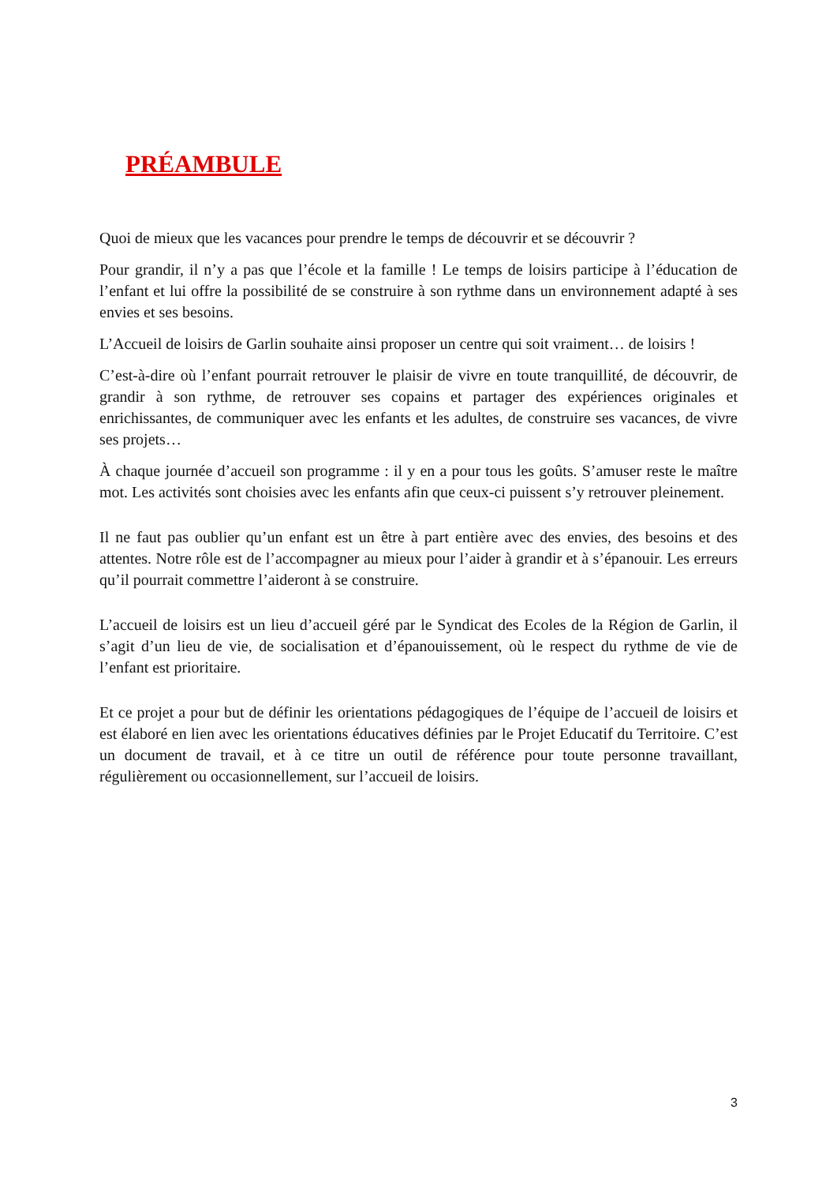PRÉAMBULE
Quoi de mieux que les vacances pour prendre le temps de découvrir et se découvrir ?
Pour grandir, il n’y a pas que l’école et la famille ! Le temps de loisirs participe à l’éducation de l’enfant et lui offre la possibilité de se construire à son rythme dans un environnement adapté à ses envies et ses besoins.
L’Accueil de loisirs de Garlin souhaite ainsi proposer un centre qui soit vraiment… de loisirs !
C’est-à-dire où l’enfant pourrait retrouver le plaisir de vivre en toute tranquillité, de découvrir, de grandir à son rythme, de retrouver ses copains et partager des expériences originales et enrichissantes, de communiquer avec les enfants et les adultes, de construire ses vacances, de vivre ses projets…
À chaque journée d’accueil son programme : il y en a pour tous les goûts. S’amuser reste le maître mot. Les activités sont choisies avec les enfants afin que ceux-ci puissent s’y retrouver pleinement.
Il ne faut pas oublier qu’un enfant est un être à part entière avec des envies, des besoins et des attentes. Notre rôle est de l’accompagner au mieux pour l’aider à grandir et à s’épanouir. Les erreurs qu’il pourrait commettre l’aideront à se construire.
L’accueil de loisirs est un lieu d’accueil géré par le Syndicat des Ecoles de la Région de Garlin, il s’agit d’un lieu de vie, de socialisation et d’épanouissement, où le respect du rythme de vie de l’enfant est prioritaire.
Et ce projet a pour but de définir les orientations pédagogiques de l’équipe de l’accueil de loisirs et est élaboré en lien avec les orientations éducatives définies par le Projet Educatif du Territoire. C’est un document de travail, et à ce titre un outil de référence pour toute personne travaillant, régulièrement ou occasionnellement, sur l’accueil de loisirs.
3